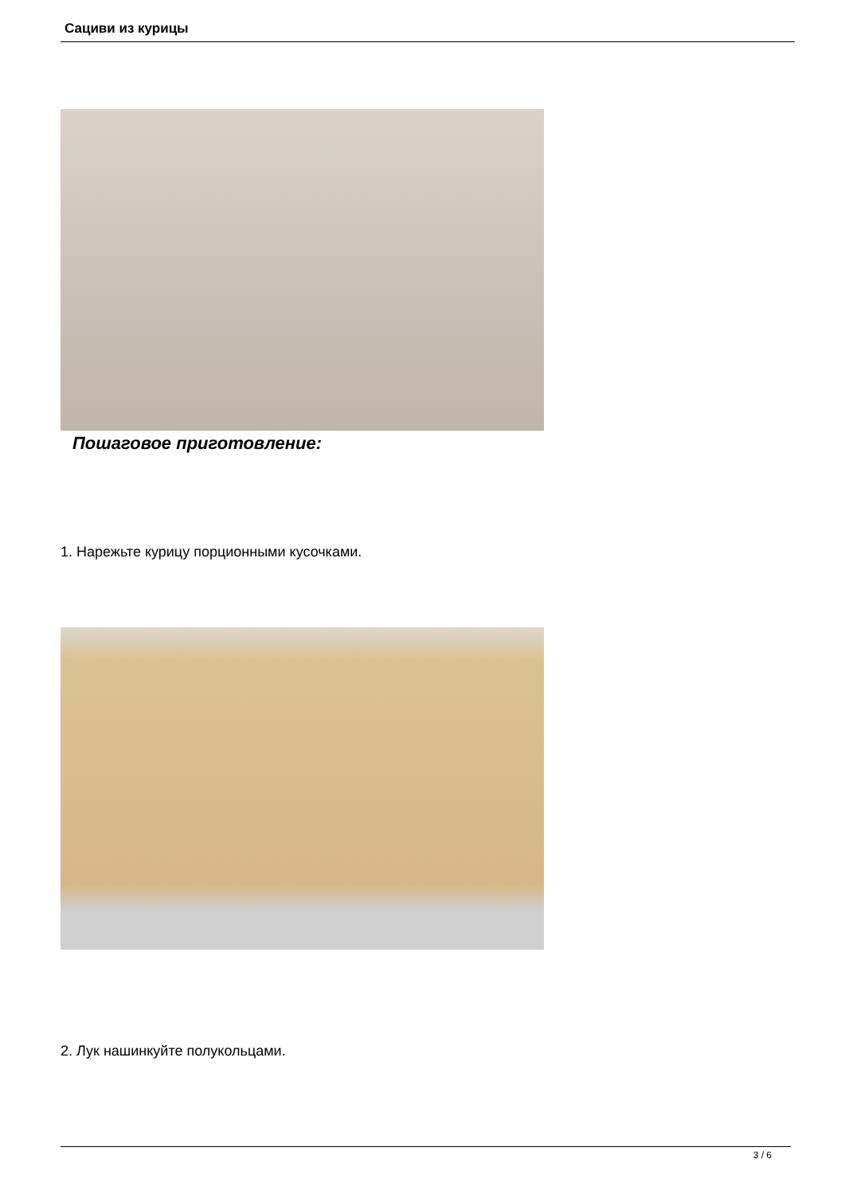Сациви из курицы
Пошаговое приготовление:
1. Нарежьте курицу порционными кусочками.
2. Лук нашинкуйте полукольцами.
3 / 6